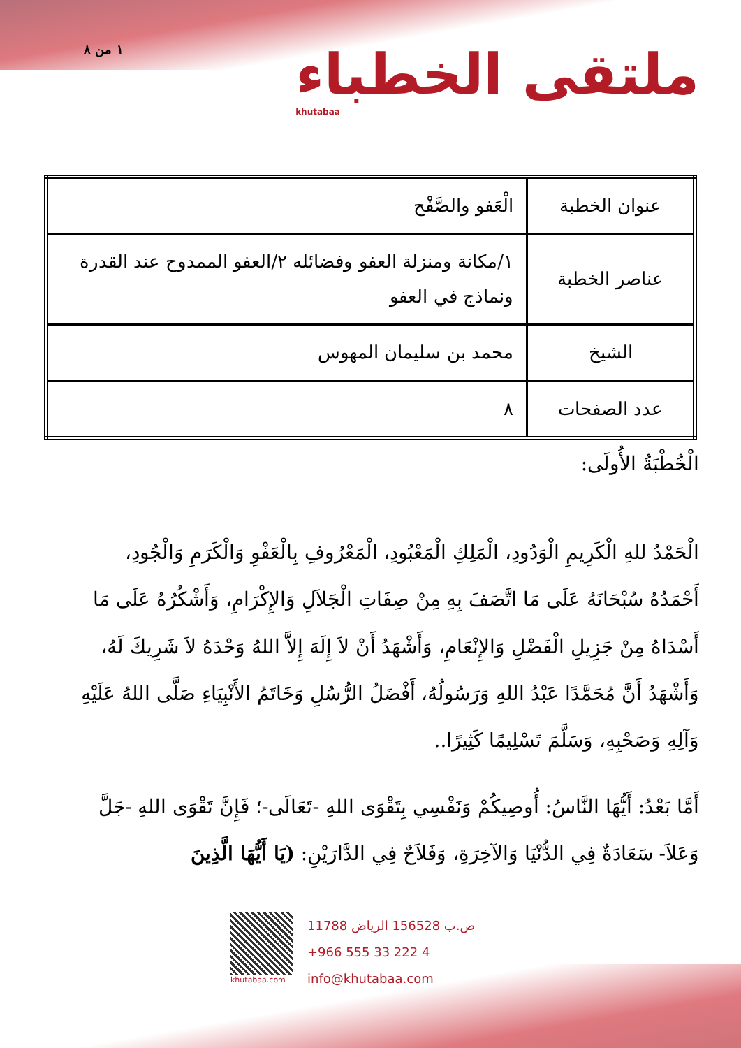١ من ٨
ملتقى الخطباء
khutabaa
| عنوان الخطبة | الْعَفو والصَّفْح |
| عناصر الخطبة | ١/مكانة ومنزلة العفو وفضائله ٢/العفو الممدوح عند القدرة ونماذج في العفو |
| الشيخ | محمد بن سليمان المهوس |
| عدد الصفحات | ٨ |
الْخُطْبَةُ الأُولَى:
الْحَمْدُ للهِ الْكَرِيمِ الْوَدُودِ، الْمَلِكِ الْمَعْبُودِ، الْمَعْرُوفِ بِالْعَفْوِ وَالْكَرَمِ وَالْجُودِ، أَحْمَدُهُ سُبْحَانَهُ عَلَى مَا اتَّصَفَ بِهِ مِنْ صِفَاتِ الْجَلاَلِ وَالإِكْرَامِ، وَأَشْكُرُهُ عَلَى مَا أَسْدَاهُ مِنْ جَزِيلِ الْفَضْلِ وَالإِنْعَامِ، وَأَشْهَدُ أَنْ لاَ إِلَهَ إِلاَّ اللهُ وَحْدَهُ لاَ شَرِيكَ لَهُ، وَأَشْهَدُ أَنَّ مُحَمَّدًا عَبْدُ اللهِ وَرَسُولُهُ، أَفْضَلُ الرُّسُلِ وَخَاتَمُ الأَنْبِيَاءِ صَلَّى اللهُ عَلَيْهِ وَآلِهِ وَصَحْبِهِ، وَسَلَّمَ تَسْلِيمًا كَثِيرًا..
أَمَّا بَعْدُ: أَيُّهَا النَّاسُ: أُوصِيكُمْ وَنَفْسِي بِتَقْوَى اللهِ -تَعَالَى-؛ فَإِنَّ تَقْوَى اللهِ -جَلَّ وَعَلاَ- سَعَادَةٌ فِي الدُّنْيَا وَالآخِرَةِ، وَفَلاَحٌ فِي الدَّارَيْنِ: (يَا أَيُّهَا الَّذِينَ
khutabaa.com
ص.ب 156528 الرياض 11788
+966 555 33 222 4
info@khutabaa.com